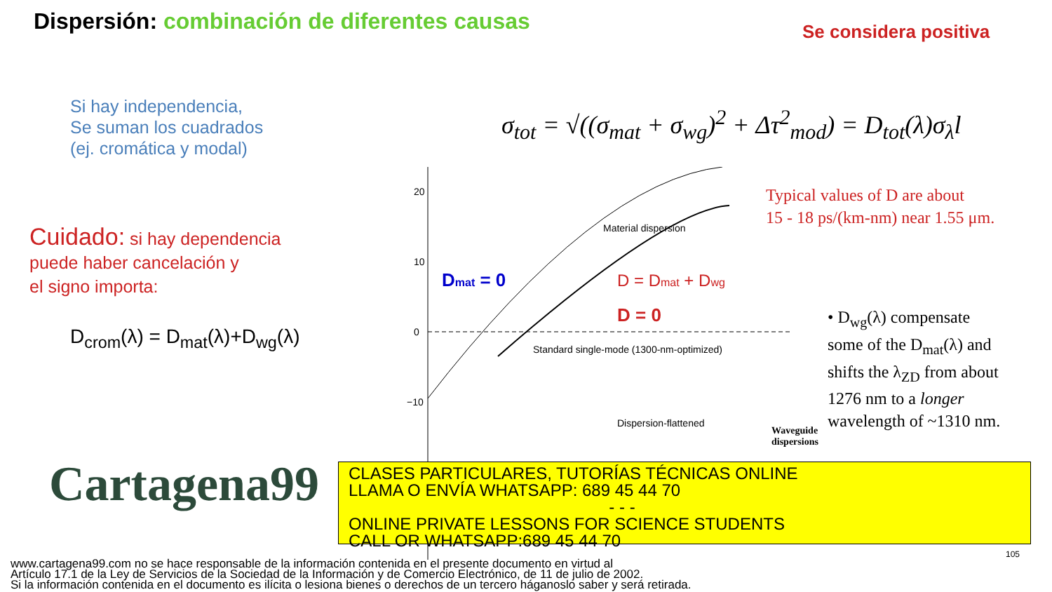Dispersión: combinación de diferentes causas
Se considera positiva
Si hay independencia,
Se suman los cuadrados
(ej. cromática y modal)
σ<sub>tot</sub> = √((σ<sub>mat</sub> + σ<sub>wg</sub>)<sup>2</sup> + Δτ<sup>2</sup><sub>mod</sub>) = D<sub>tot</sub>(λ)σ<sub>λ</sub>l
Cuidado: si hay dependencia
puede haber cancelación y
el signo importa:
D<sub>crom</sub>(λ) = D<sub>mat</sub>(λ)+D<sub>wg</sub>(λ)
20
10
0
−10
Dmat = 0
D = 0
D = Dmat + Dwg
Material dispersion
Standard single-mode (1300-nm-optimized)
Dispersion-flattened
Typical values of D are about
15 - 18 ps/(km-nm) near 1.55 μm.
• D<sub>wg</sub>(λ) compensate
some of the D<sub>mat</sub>(λ) and
shifts the λ<sub>ZD</sub> from about
1276 nm to a longer
wavelength of ~1310 nm.
Waveguide
dispersions
Cartagena99
CLASES PARTICULARES, TUTORÍAS TÉCNICAS ONLINE
LLAMA O ENVÍA WHATSAPP: 689 45 44 70
- - -
ONLINE PRIVATE LESSONS FOR SCIENCE STUDENTS
CALL OR WHATSAPP:689 45 44 70
105
www.cartagena99.com no se hace responsable de la información contenida en el presente documento en virtud al
Artículo 17.1 de la Ley de Servicios de la Sociedad de la Información y de Comercio Electrónico, de 11 de julio de 2002.
Si la información contenida en el documento es ilícita o lesiona bienes o derechos de un tercero háganoslo saber y será retirada.